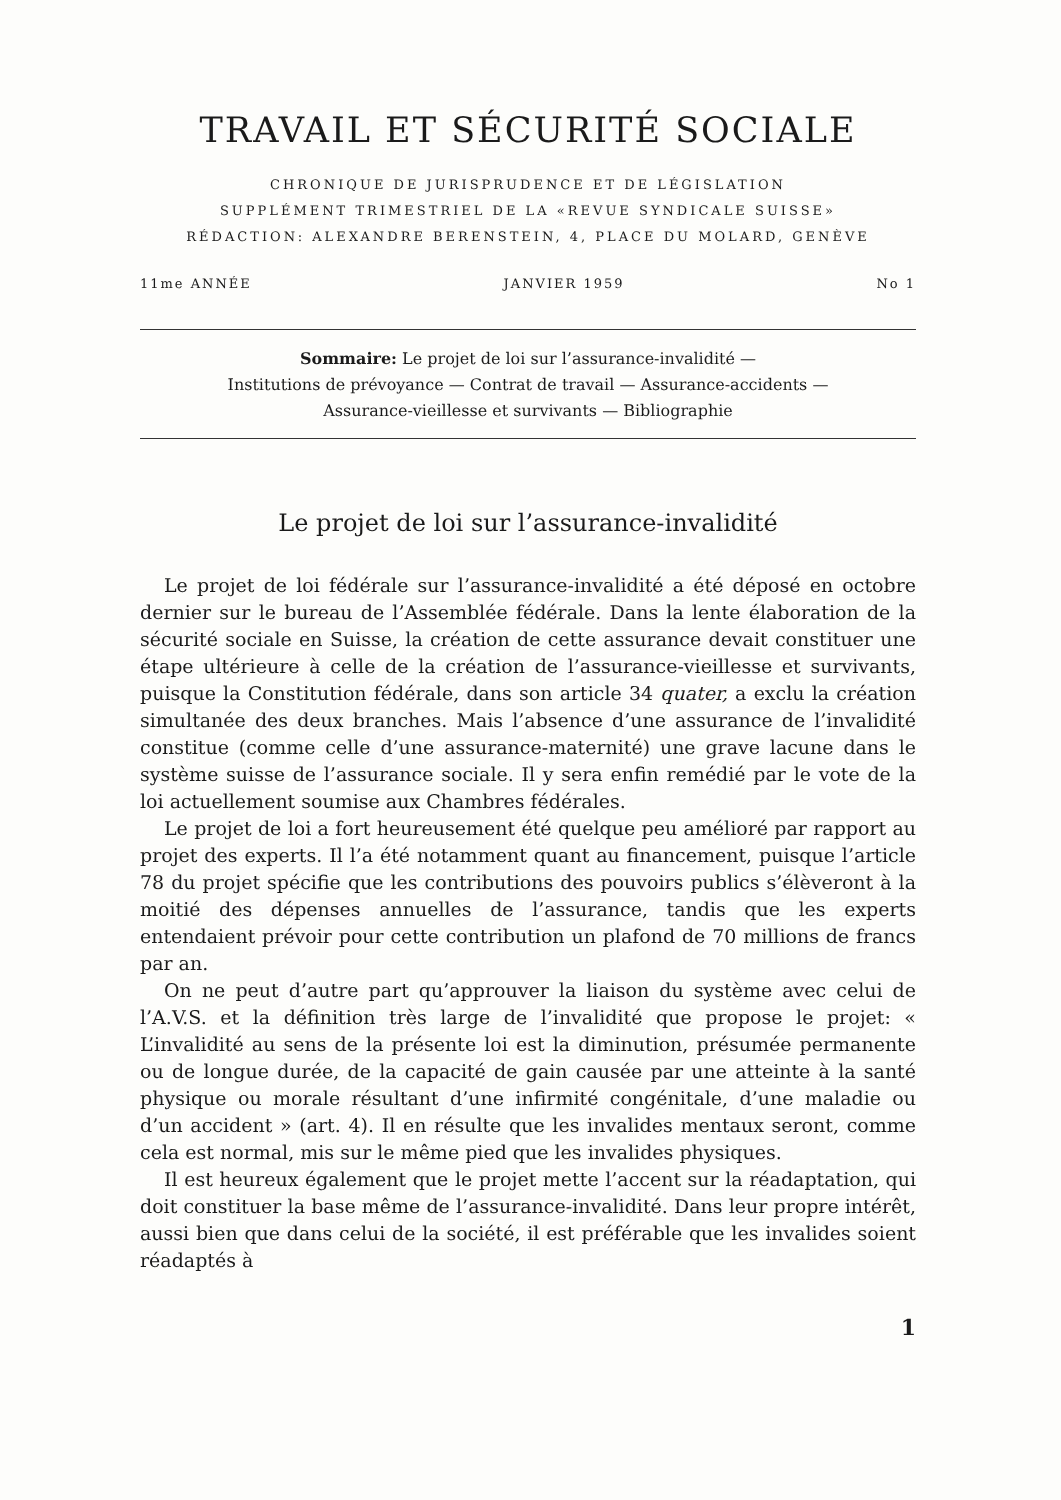TRAVAIL ET SÉCURITÉ SOCIALE
CHRONIQUE DE JURISPRUDENCE ET DE LÉGISLATION
SUPPLÉMENT TRIMESTRIEL DE LA «REVUE SYNDICALE SUISSE»
RÉDACTION: ALEXANDRE BERENSTEIN, 4, PLACE DU MOLARD, GENÈVE
11me ANNÉE JANVIER 1959 No 1
Sommaire: Le projet de loi sur l’assurance-invalidité —
Institutions de prévoyance — Contrat de travail — Assurance-accidents —
Assurance-vieillesse et survivants — Bibliographie
Le projet de loi sur l’assurance-invalidité
Le projet de loi fédérale sur l’assurance-invalidité a été déposé en octobre dernier sur le bureau de l’Assemblée fédérale. Dans la lente élaboration de la sécurité sociale en Suisse, la création de cette assurance devait constituer une étape ultérieure à celle de la création de l’assurance-vieillesse et survivants, puisque la Constitution fédérale, dans son article 34 quater, a exclu la création simultanée des deux branches. Mais l’absence d’une assurance de l’invalidité constitue (comme celle d’une assurance-maternité) une grave lacune dans le système suisse de l’assurance sociale. Il y sera enfin remédié par le vote de la loi actuellement soumise aux Chambres fédérales.
Le projet de loi a fort heureusement été quelque peu amélioré par rapport au projet des experts. Il l’a été notamment quant au financement, puisque l’article 78 du projet spécifie que les contributions des pouvoirs publics s’élèveront à la moitié des dépenses annuelles de l’assurance, tandis que les experts entendaient prévoir pour cette contribution un plafond de 70 millions de francs par an.
On ne peut d’autre part qu’approuver la liaison du système avec celui de l’A.V.S. et la définition très large de l’invalidité que propose le projet: « L’invalidité au sens de la présente loi est la diminution, présumée permanente ou de longue durée, de la capacité de gain causée par une atteinte à la santé physique ou morale résultant d’une infirmité congénitale, d’une maladie ou d’un accident » (art. 4). Il en résulte que les invalides mentaux seront, comme cela est normal, mis sur le même pied que les invalides physiques.
Il est heureux également que le projet mette l’accent sur la réadaptation, qui doit constituer la base même de l’assurance-invalidité. Dans leur propre intérêt, aussi bien que dans celui de la société, il est préférable que les invalides soient réadaptés à
1